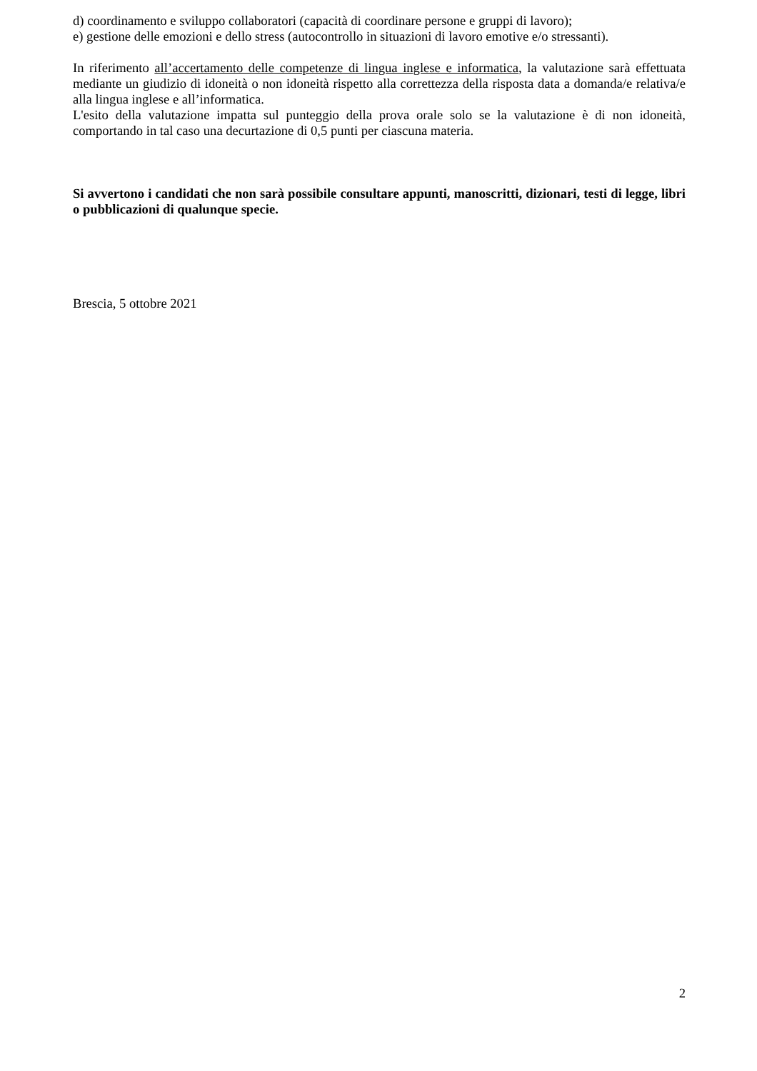d) coordinamento e sviluppo collaboratori (capacità di coordinare persone e gruppi di lavoro);
e) gestione delle emozioni e dello stress (autocontrollo in situazioni di lavoro emotive e/o stressanti).
In riferimento all’accertamento delle competenze di lingua inglese e informatica, la valutazione sarà effettuata mediante un giudizio di idoneità o non idoneità rispetto alla correttezza della risposta data a domanda/e relativa/e alla lingua inglese e all’informatica.
L'esito della valutazione impatta sul punteggio della prova orale solo se la valutazione è di non idoneità, comportando in tal caso una decurtazione di 0,5 punti per ciascuna materia.
Si avvertono i candidati che non sarà possibile consultare appunti, manoscritti, dizionari, testi di legge, libri o pubblicazioni di qualunque specie.
Brescia, 5 ottobre 2021
2